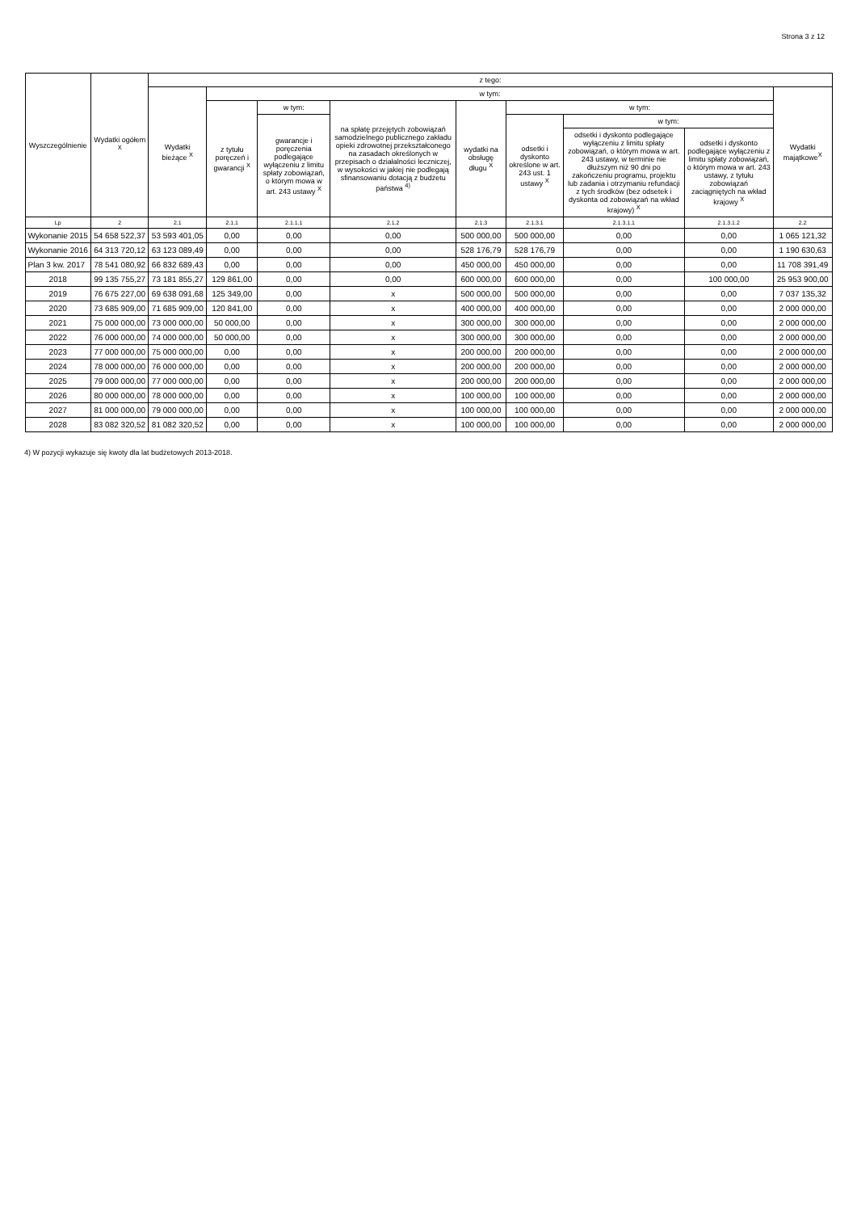Strona 3 z 12
| Wyszczególnienie | Wydatki ogółem <sup>X</sup> | z tego: | | | | | | | | |
| --- | --- | --- | --- | --- | --- | --- | --- | --- | --- | --- |
| | | Wydatki bieżące <sup>X</sup> | w tym: | | | | | | | Wydatki majątkowe<sup>X</sup> |
| | | | z tytułu poręczeń i gwarancji <sup>X</sup> | w tym: | na spłatę przejętych zobowiązań samodzielnego publicznego zakładu opieki zdrowotnej przekształconego na zasadach określonych w przepisach o działalności leczniczej, w wysokości w jakiej nie podlegają sfinansowaniu dotacją z budżetu państwa <sup>4)</sup> | wydatki na obsługę długu <sup>X</sup> | w tym: | | | |
| | | | | gwarancje i poręczenia podlegające wyłączeniu z limitu spłaty zobowiązań, o którym mowa w art. 243 ustawy <sup>X</sup> | | | odsetki i dyskonto określone w art. 243 ust. 1 ustawy <sup>X</sup> | w tym: | | |
| | | | | | | | | odsetki i dyskonto podlegające wyłączeniu z limitu spłaty zobowiązań, o którym mowa w art. 243 ustawy, w terminie nie dłuższym niż 90 dni po zakończeniu programu, projektu lub zadania i otrzymaniu refundacji z tych środków (bez odsetek i dyskonta od zobowiązań na wkład krajowy) <sup>X</sup> | odsetki i dyskonto podlegające wyłączeniu z limitu spłaty zobowiązań, o którym mowa w art. 243 ustawy, z tytułu zobowiązań zaciągniętych na wkład krajowy <sup>X</sup> | |
| Lp | 2 | 2.1 | 2.1.1 | 2.1.1.1 | 2.1.2 | 2.1.3 | 2.1.3.1 | 2.1.3.1.1 | 2.1.3.1.2 | 2.2 |
| Wykonanie 2015 | 54 658 522,37 | 53 593 401,05 | 0,00 | 0,00 | 0,00 | 500 000,00 | 500 000,00 | 0,00 | 0,00 | 1 065 121,32 |
| Wykonanie 2016 | 64 313 720,12 | 63 123 089,49 | 0,00 | 0,00 | 0,00 | 528 176,79 | 528 176,79 | 0,00 | 0,00 | 1 190 630,63 |
| Plan 3 kw. 2017 | 78 541 080,92 | 66 832 689,43 | 0,00 | 0,00 | 0,00 | 450 000,00 | 450 000,00 | 0,00 | 0,00 | 11 708 391,49 |
| 2018 | 99 135 755,27 | 73 181 855,27 | 129 861,00 | 0,00 | 0,00 | 600 000,00 | 600 000,00 | 0,00 | 100 000,00 | 25 953 900,00 |
| 2019 | 76 675 227,00 | 69 638 091,68 | 125 349,00 | 0,00 | x | 500 000,00 | 500 000,00 | 0,00 | 0,00 | 7 037 135,32 |
| 2020 | 73 685 909,00 | 71 685 909,00 | 120 841,00 | 0,00 | x | 400 000,00 | 400 000,00 | 0,00 | 0,00 | 2 000 000,00 |
| 2021 | 75 000 000,00 | 73 000 000,00 | 50 000,00 | 0,00 | x | 300 000,00 | 300 000,00 | 0,00 | 0,00 | 2 000 000,00 |
| 2022 | 76 000 000,00 | 74 000 000,00 | 50 000,00 | 0,00 | x | 300 000,00 | 300 000,00 | 0,00 | 0,00 | 2 000 000,00 |
| 2023 | 77 000 000,00 | 75 000 000,00 | 0,00 | 0,00 | x | 200 000,00 | 200 000,00 | 0,00 | 0,00 | 2 000 000,00 |
| 2024 | 78 000 000,00 | 76 000 000,00 | 0,00 | 0,00 | x | 200 000,00 | 200 000,00 | 0,00 | 0,00 | 2 000 000,00 |
| 2025 | 79 000 000,00 | 77 000 000,00 | 0,00 | 0,00 | x | 200 000,00 | 200 000,00 | 0,00 | 0,00 | 2 000 000,00 |
| 2026 | 80 000 000,00 | 78 000 000,00 | 0,00 | 0,00 | x | 100 000,00 | 100 000,00 | 0,00 | 0,00 | 2 000 000,00 |
| 2027 | 81 000 000,00 | 79 000 000,00 | 0,00 | 0,00 | x | 100 000,00 | 100 000,00 | 0,00 | 0,00 | 2 000 000,00 |
| 2028 | 83 082 320,52 | 81 082 320,52 | 0,00 | 0,00 | x | 100 000,00 | 100 000,00 | 0,00 | 0,00 | 2 000 000,00 |
4) W pozycji wykazuje się kwoty dla lat budżetowych 2013-2018.